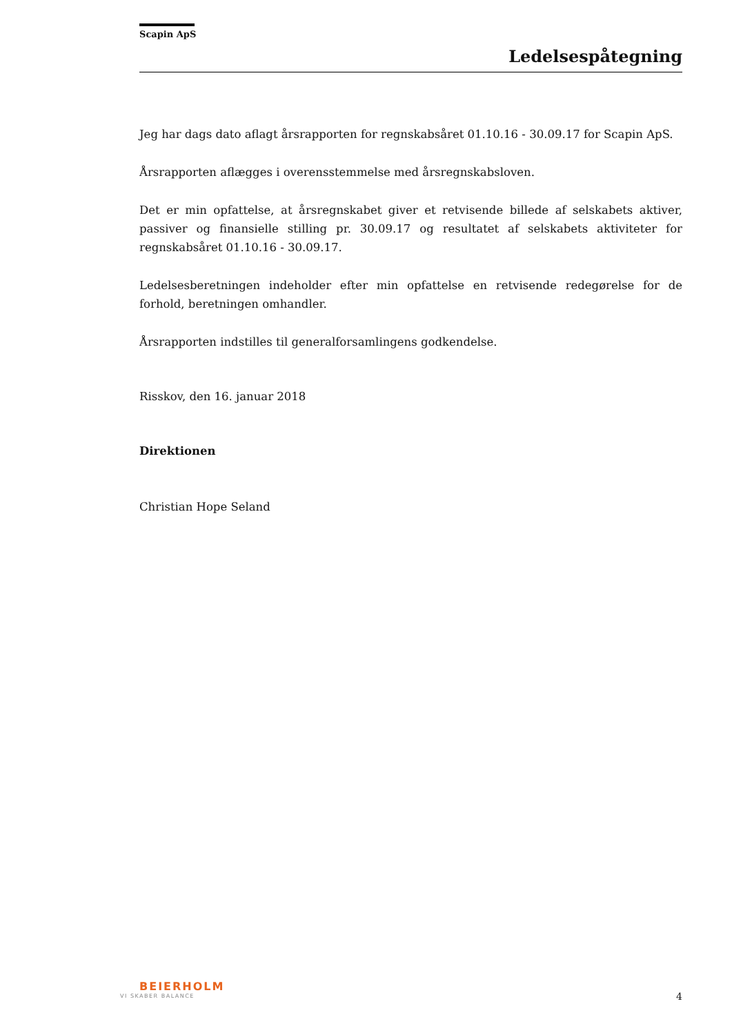Scapin ApS
Ledelsespåtegning
Jeg har dags dato aflagt årsrapporten for regnskabsåret 01.10.16 - 30.09.17 for Scapin ApS.
Årsrapporten aflægges i overensstemmelse med årsregnskabsloven.
Det er min opfattelse, at årsregnskabet giver et retvisende billede af selskabets aktiver, passiver og finansielle stilling pr. 30.09.17 og resultatet af selskabets aktiviteter for regnskabsåret 01.10.16 - 30.09.17.
Ledelsesberetningen indeholder efter min opfattelse en retvisende redegørelse for de forhold, beretningen omhandler.
Årsrapporten indstilles til generalforsamlingens godkendelse.
Risskov, den 16. januar 2018
Direktionen
Christian Hope Seland
BEIERHOLM
VI SKABER BALANCE
4